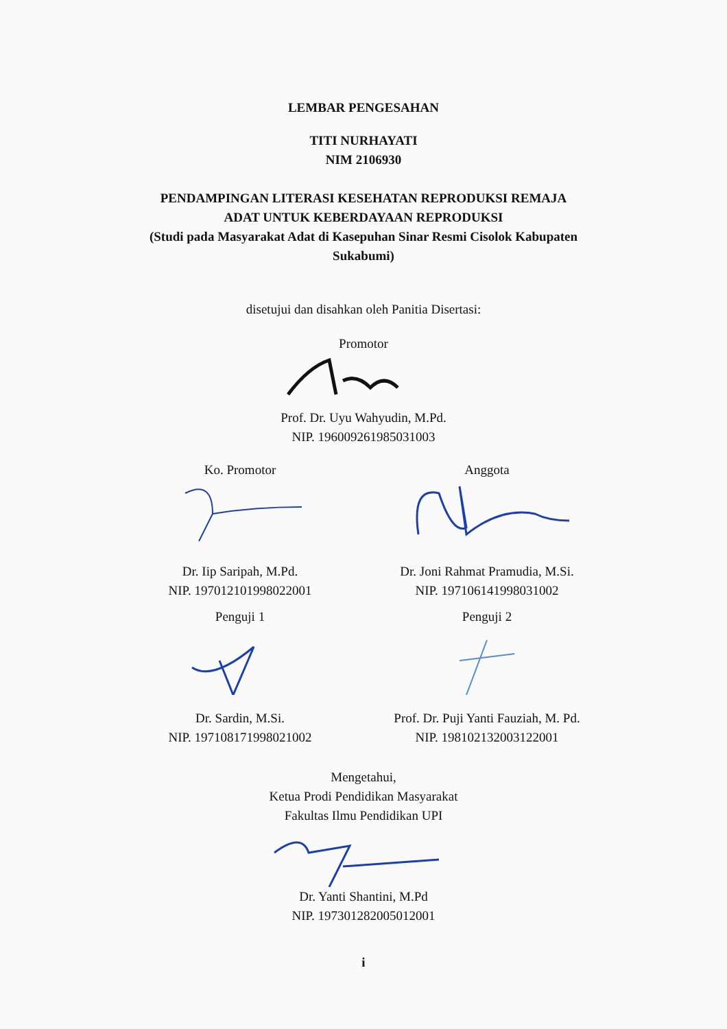LEMBAR PENGESAHAN
TITI NURHAYATI
NIM 2106930
PENDAMPINGAN LITERASI KESEHATAN REPRODUKSI REMAJA
ADAT UNTUK KEBERDAYAAN REPRODUKSI
(Studi pada Masyarakat Adat di Kasepuhan Sinar Resmi Cisolok Kabupaten
Sukabumi)
disetujui dan disahkan oleh Panitia Disertasi:
Promotor
Prof. Dr. Uyu Wahyudin, M.Pd.
NIP. 196009261985031003
Ko. Promotor
Dr. Iip Saripah, M.Pd.
NIP. 197012101998022001
Anggota
Dr. Joni Rahmat Pramudia, M.Si.
NIP. 197106141998031002
Penguji 1
Dr. Sardin, M.Si.
NIP. 197108171998021002
Penguji 2
Prof. Dr. Puji Yanti Fauziah, M. Pd.
NIP. 198102132003122001
Mengetahui,
Ketua Prodi Pendidikan Masyarakat
Fakultas Ilmu Pendidikan UPI
Dr. Yanti Shantini, M.Pd
NIP. 197301282005012001
i